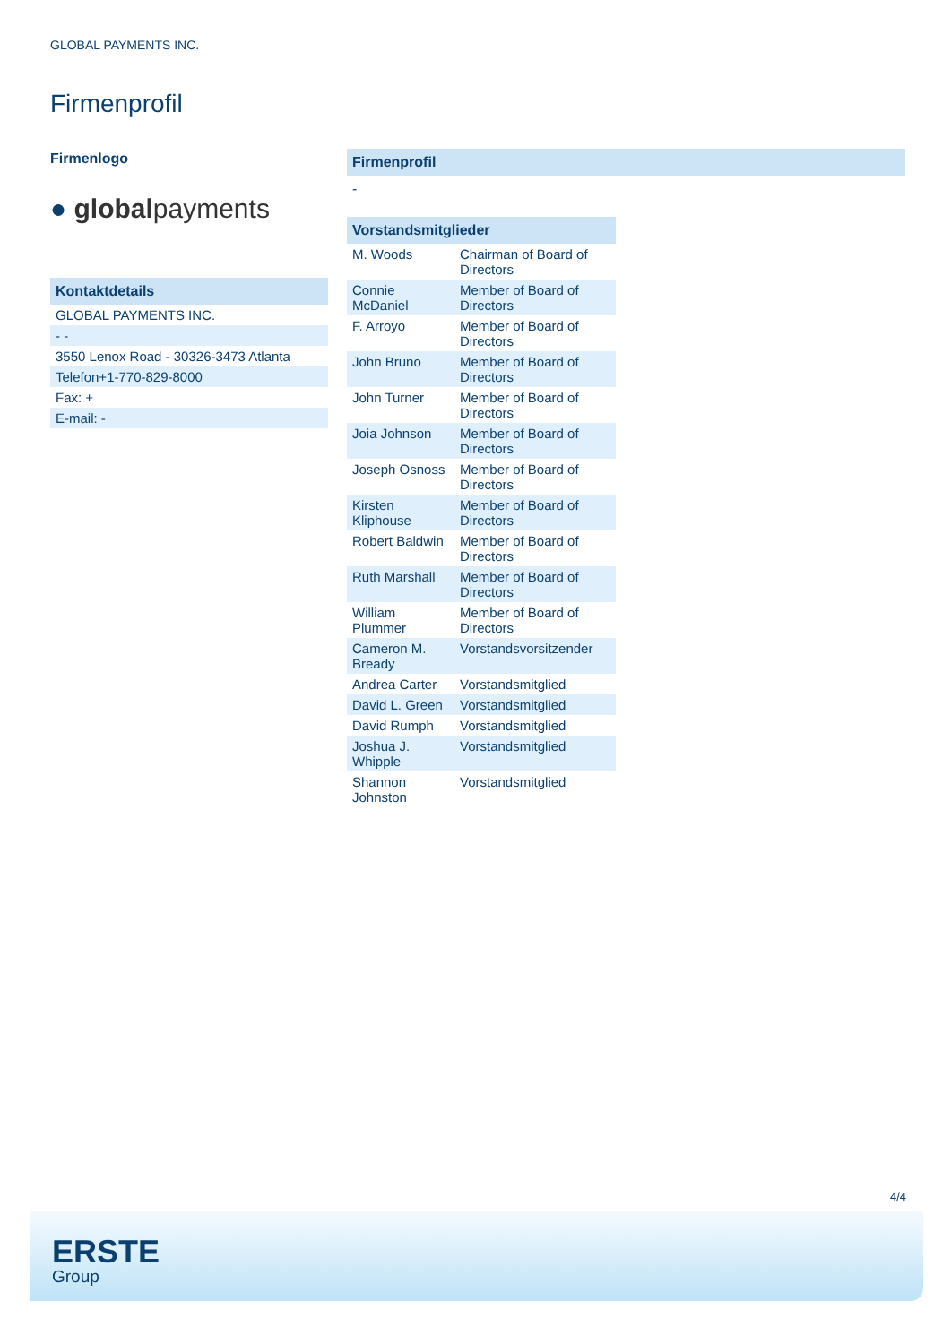GLOBAL PAYMENTS INC.
Firmenprofil
Firmenlogo
● globalpayments
Kontaktdetails
| GLOBAL PAYMENTS INC. |
| - - |
| 3550 Lenox Road - 30326-3473 Atlanta |
| Telefon+1-770-829-8000 |
| Fax: + |
| E-mail: - |
Firmenprofil
-
Vorstandsmitglieder
| M. Woods | Chairman of Board of Directors |
| Connie McDaniel | Member of Board of Directors |
| F. Arroyo | Member of Board of Directors |
| John Bruno | Member of Board of Directors |
| John Turner | Member of Board of Directors |
| Joia Johnson | Member of Board of Directors |
| Joseph Osnoss | Member of Board of Directors |
| Kirsten Kliphouse | Member of Board of Directors |
| Robert Baldwin | Member of Board of Directors |
| Ruth Marshall | Member of Board of Directors |
| William Plummer | Member of Board of Directors |
| Cameron M. Bready | Vorstandsvorsitzender |
| Andrea Carter | Vorstandsmitglied |
| David L. Green | Vorstandsmitglied |
| David Rumph | Vorstandsmitglied |
| Joshua J. Whipple | Vorstandsmitglied |
| Shannon Johnston | Vorstandsmitglied |
4/4
ERSTE
Group